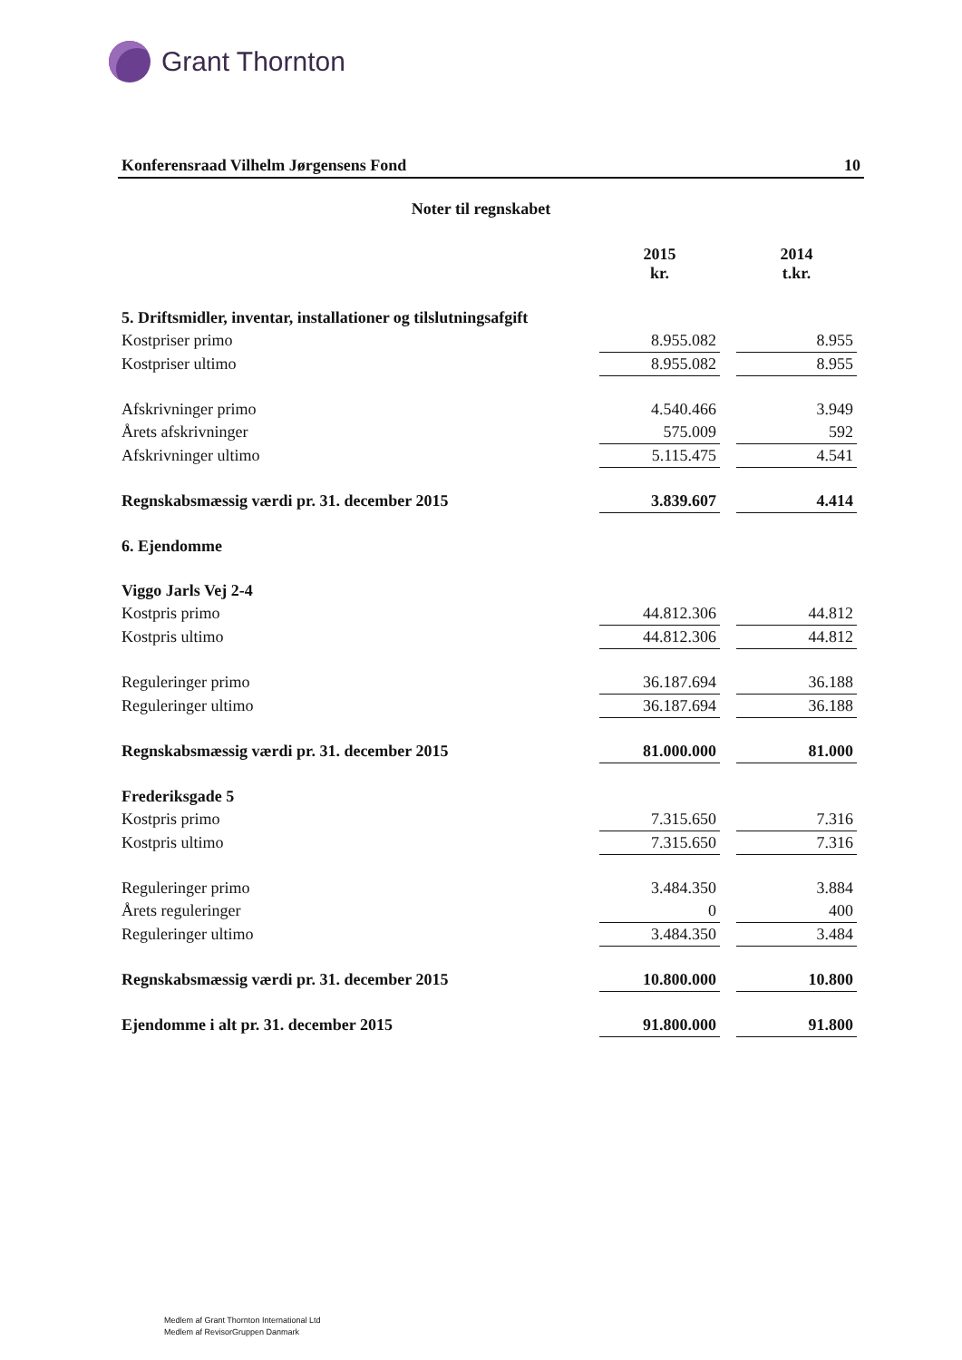Grant Thornton
Konferensraad Vilhelm Jørgensens Fond 10
Noter til regnskabet
| | 2015 kr. | | 2014 t.kr. |
| 5. Driftsmidler, inventar, installationer og tilslutningsafgift | | | |
| Kostpriser primo | 8.955.082 | | 8.955 |
| Kostpriser ultimo | 8.955.082 | | 8.955 |
| Afskrivninger primo | 4.540.466 | | 3.949 |
| Årets afskrivninger | 575.009 | | 592 |
| Afskrivninger ultimo | 5.115.475 | | 4.541 |
| Regnskabsmæssig værdi pr. 31. december 2015 | 3.839.607 | | 4.414 |
| 6. Ejendomme | | | |
| Viggo Jarls Vej 2-4 | | | |
| Kostpris primo | 44.812.306 | | 44.812 |
| Kostpris ultimo | 44.812.306 | | 44.812 |
| Reguleringer primo | 36.187.694 | | 36.188 |
| Reguleringer ultimo | 36.187.694 | | 36.188 |
| Regnskabsmæssig værdi pr. 31. december 2015 | 81.000.000 | | 81.000 |
| Frederiksgade 5 | | | |
| Kostpris primo | 7.315.650 | | 7.316 |
| Kostpris ultimo | 7.315.650 | | 7.316 |
| Reguleringer primo | 3.484.350 | | 3.884 |
| Årets reguleringer | 0 | | 400 |
| Reguleringer ultimo | 3.484.350 | | 3.484 |
| Regnskabsmæssig værdi pr. 31. december 2015 | 10.800.000 | | 10.800 |
| Ejendomme i alt pr. 31. december 2015 | 91.800.000 | | 91.800 |
Medlem af Grant Thornton International Ltd
Medlem af RevisorGruppen Danmark